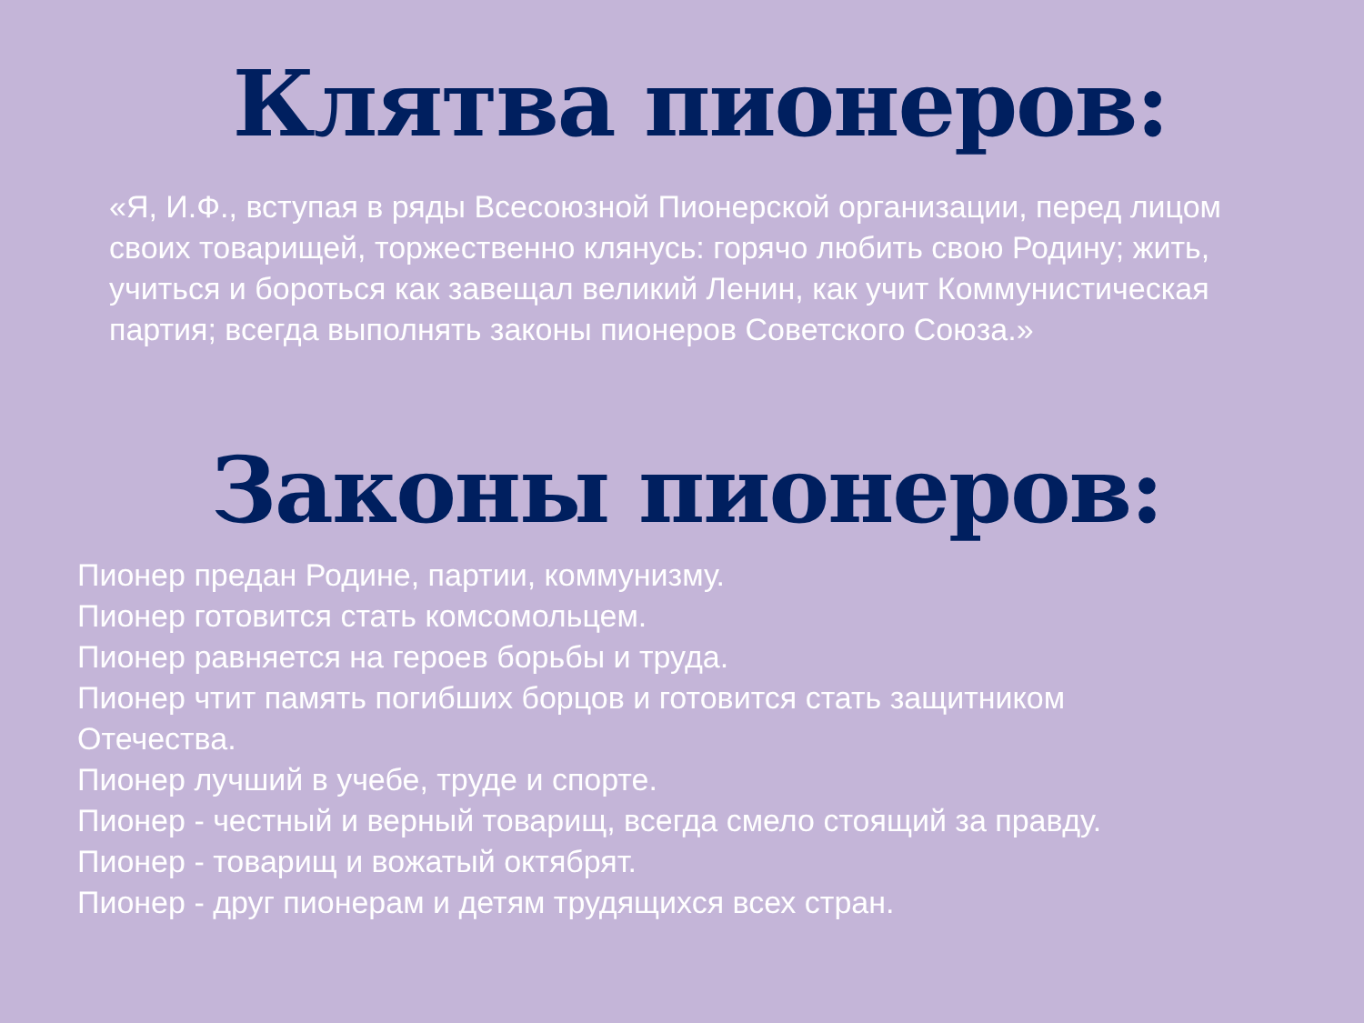Клятва пионеров:
«Я, И.Ф., вступая в ряды Всесоюзной Пионерской организации, перед лицом своих товарищей, торжественно клянусь: горячо любить свою Родину; жить, учиться и бороться как завещал великий Ленин, как учит Коммунистическая партия; всегда выполнять законы пионеров Советского Союза.»
Законы пионеров:
Пионер предан Родине, партии, коммунизму.
Пионер готовится стать комсомольцем.
Пионер равняется на героев борьбы и труда.
Пионер чтит память погибших борцов и готовится стать защитником
Отечества.
Пионер лучший в учебе, труде и спорте.
Пионер - честный и верный товарищ, всегда смело стоящий за правду.
Пионер - товарищ и вожатый октябрят.
Пионер - друг пионерам и детям трудящихся всех стран.